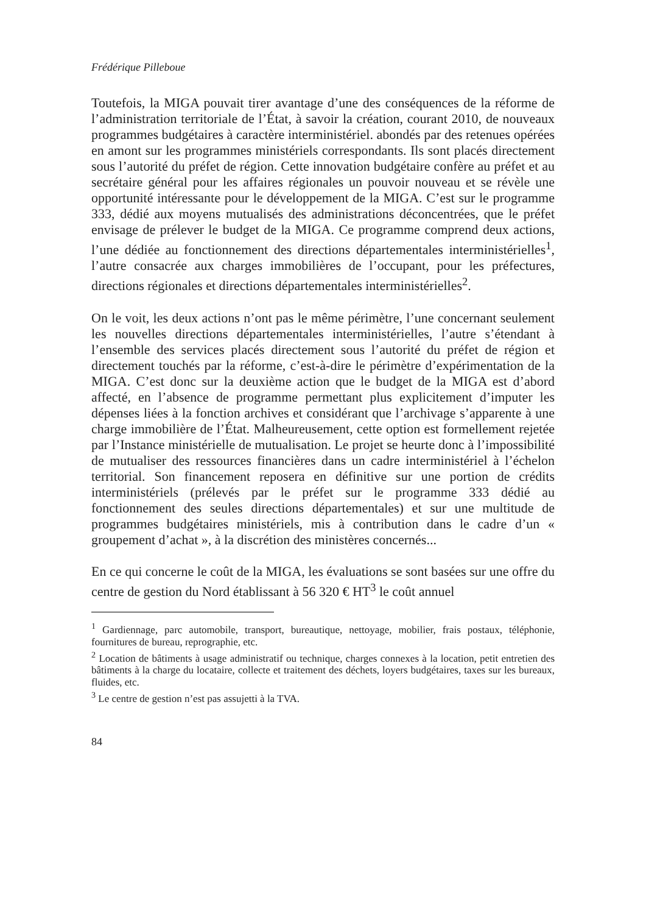Frédérique Pilleboue
Toutefois, la MIGA pouvait tirer avantage d’une des conséquences de la réforme de l’administration territoriale de l’État, à savoir la création, courant 2010, de nouveaux programmes budgétaires à caractère interministériel. abondés par des retenues opérées en amont sur les programmes ministériels correspondants. Ils sont placés directement sous l’autorité du préfet de région. Cette innovation budgétaire confère au préfet et au secrétaire général pour les affaires régionales un pouvoir nouveau et se révèle une opportunité intéressante pour le développement de la MIGA. C’est sur le programme 333, dédié aux moyens mutualisés des administrations déconcentrées, que le préfet envisage de prélever le budget de la MIGA. Ce programme comprend deux actions, l’une dédiée au fonctionnement des directions départementales interministérielles<sup>1</sup>, l’autre consacrée aux charges immobilières de l’occupant, pour les préfectures, directions régionales et directions départementales interministérielles<sup>2</sup>.
On le voit, les deux actions n’ont pas le même périmètre, l’une concernant seulement les nouvelles directions départementales interministérielles, l’autre s’étendant à l’ensemble des services placés directement sous l’autorité du préfet de région et directement touchés par la réforme, c’est-à-dire le périmètre d’expérimentation de la MIGA. C’est donc sur la deuxième action que le budget de la MIGA est d’abord affecté, en l’absence de programme permettant plus explicitement d’imputer les dépenses liées à la fonction archives et considérant que l’archivage s’apparente à une charge immobilière de l’État. Malheureusement, cette option est formellement rejetée par l’Instance ministérielle de mutualisation. Le projet se heurte donc à l’impossibilité de mutualiser des ressources financières dans un cadre interministériel à l’échelon territorial. Son financement reposera en définitive sur une portion de crédits interministériels (prélevés par le préfet sur le programme 333 dédié au fonctionnement des seules directions départementales) et sur une multitude de programmes budgétaires ministériels, mis à contribution dans le cadre d’un « groupement d’achat », à la discrétion des ministères concernés...
En ce qui concerne le coût de la MIGA, les évaluations se sont basées sur une offre du centre de gestion du Nord établissant à 56 320 € HT<sup>3</sup> le coût annuel
<sup>1</sup> Gardiennage, parc automobile, transport, bureautique, nettoyage, mobilier, frais postaux, téléphonie, fournitures de bureau, reprographie, etc.
<sup>2</sup> Location de bâtiments à usage administratif ou technique, charges connexes à la location, petit entretien des bâtiments à la charge du locataire, collecte et traitement des déchets, loyers budgétaires, taxes sur les bureaux, fluides, etc.
<sup>3</sup> Le centre de gestion n’est pas assujetti à la TVA.
84